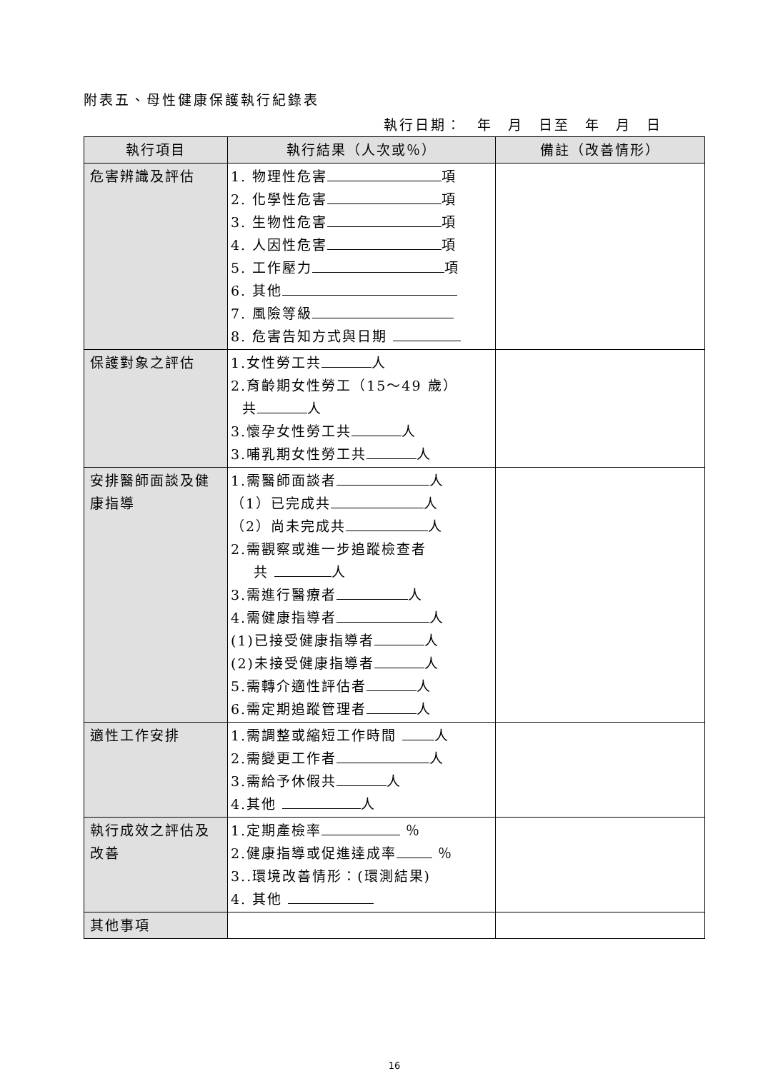附表五、母性健康保護執行紀錄表
執行日期： 年 月 日至 年 月 日
| 執行項目 | 執行結果（人次或％） | 備註（改善情形） |
| --- | --- | --- |
| 危害辨識及評估 | 1. 物理性危害 項 2. 化學性危害 項 3. 生物性危害 項 4. 人因性危害 項 5. 工作壓力 項 6. 其他 7. 風險等級 8. 危害告知方式與日期 | |
| 保護對象之評估 | 1.女性勞工共 人 2.育齡期女性勞工（15～49 歲） 共 人 3.懷孕女性勞工共 人 3.哺乳期女性勞工共 人 | |
| 安排醫師面談及健康指導 | 1.需醫師面談者 人 （1）已完成共 人 （2）尚未完成共 人 2.需觀察或進一步追蹤檢查者 共 人 3.需進行醫療者 人 4.需健康指導者 人 (1)已接受健康指導者 人 (2)未接受健康指導者 人 5.需轉介適性評估者 人 6.需定期追蹤管理者 人 | |
| 適性工作安排 | 1.需調整或縮短工作時間 人 2.需變更工作者 人 3.需給予休假共 人 4.其他 人 | |
| 執行成效之評估及改善 | 1.定期產檢率 ％ 2.健康指導或促進達成率 ％ 3..環境改善情形：(環測結果) 4. 其他 | |
| 其他事項 | | |
16